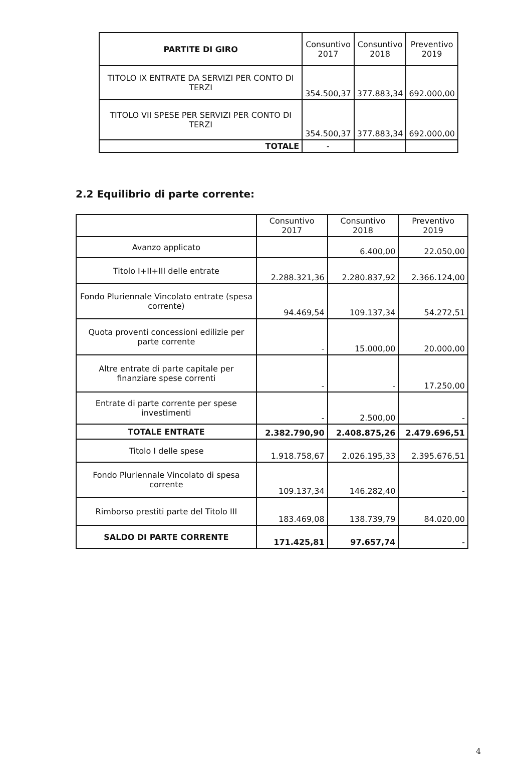| PARTITE DI GIRO | Consuntivo 2017 | Consuntivo 2018 | Preventivo 2019 |
| TITOLO IX ENTRATE DA SERVIZI PER CONTO DI TERZI | 354.500,37 | 377.883,34 | 692.000,00 |
| TITOLO VII SPESE PER SERVIZI PER CONTO DI TERZI | 354.500,37 | 377.883,34 | 692.000,00 |
| TOTALE | - | | |
2.2 Equilibrio di parte corrente:
| | Consuntivo 2017 | Consuntivo 2018 | Preventivo 2019 |
| Avanzo applicato | | 6.400,00 | 22.050,00 |
| Titolo I+II+III delle entrate | 2.288.321,36 | 2.280.837,92 | 2.366.124,00 |
| Fondo Pluriennale Vincolato entrate (spesa corrente) | 94.469,54 | 109.137,34 | 54.272,51 |
| Quota proventi concessioni edilizie per parte corrente | - | 15.000,00 | 20.000,00 |
| Altre entrate di parte capitale per finanziare spese correnti | - | - | 17.250,00 |
| Entrate di parte corrente per spese investimenti | - | 2.500,00 | - |
| TOTALE ENTRATE | 2.382.790,90 | 2.408.875,26 | 2.479.696,51 |
| Titolo I delle spese | 1.918.758,67 | 2.026.195,33 | 2.395.676,51 |
| Fondo Pluriennale Vincolato di spesa corrente | 109.137,34 | 146.282,40 | - |
| Rimborso prestiti parte del Titolo III | 183.469,08 | 138.739,79 | 84.020,00 |
| SALDO DI PARTE CORRENTE | 171.425,81 | 97.657,74 | - |
4